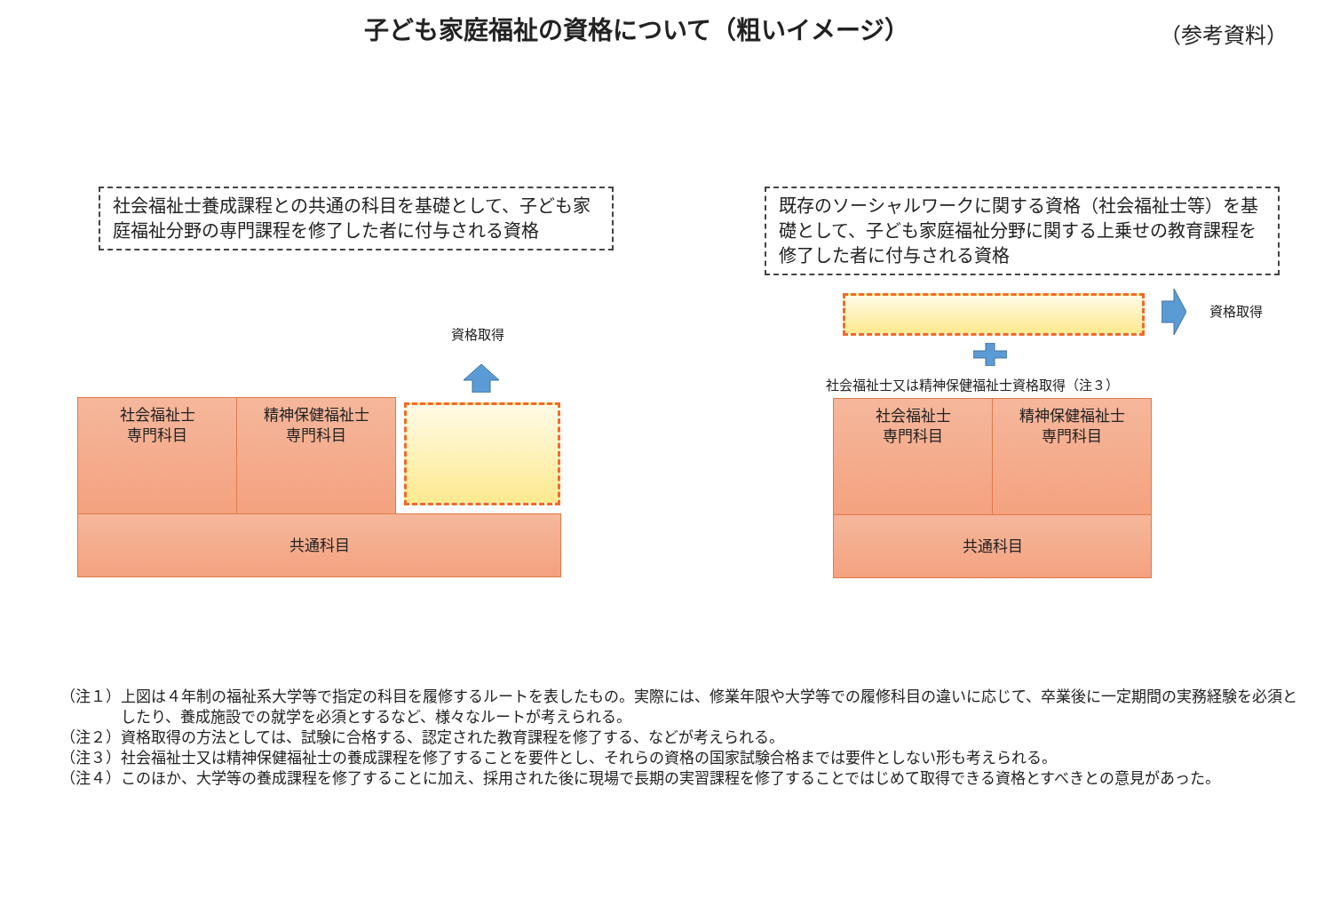子ども家庭福祉の資格について（粗いイメージ）
（参考資料）
社会福祉士養成課程との共通の科目を基礎として、子ども家庭福祉分野の専門課程を修了した者に付与される資格
既存のソーシャルワークに関する資格（社会福祉士等）を基礎として、子ども家庭福祉分野に関する上乗せの教育課程を修了した者に付与される資格
資格取得
社会福祉士
専門科目
精神保健福祉士
専門科目
共通科目
資格取得
社会福祉士又は精神保健福祉士資格取得（注３）
社会福祉士
専門科目
精神保健福祉士
専門科目
共通科目
（注１）上図は４年制の福祉系大学等で指定の科目を履修するルートを表したもの。実際には、修業年限や大学等での履修科目の違いに応じて、卒業後に一定期間の実務経験を必須としたり、養成施設での就学を必須とするなど、様々なルートが考えられる。
（注２）資格取得の方法としては、試験に合格する、認定された教育課程を修了する、などが考えられる。
（注３）社会福祉士又は精神保健福祉士の養成課程を修了することを要件とし、それらの資格の国家試験合格までは要件としない形も考えられる。
（注４）このほか、大学等の養成課程を修了することに加え、採用された後に現場で長期の実習課程を修了することではじめて取得できる資格とすべきとの意見があった。